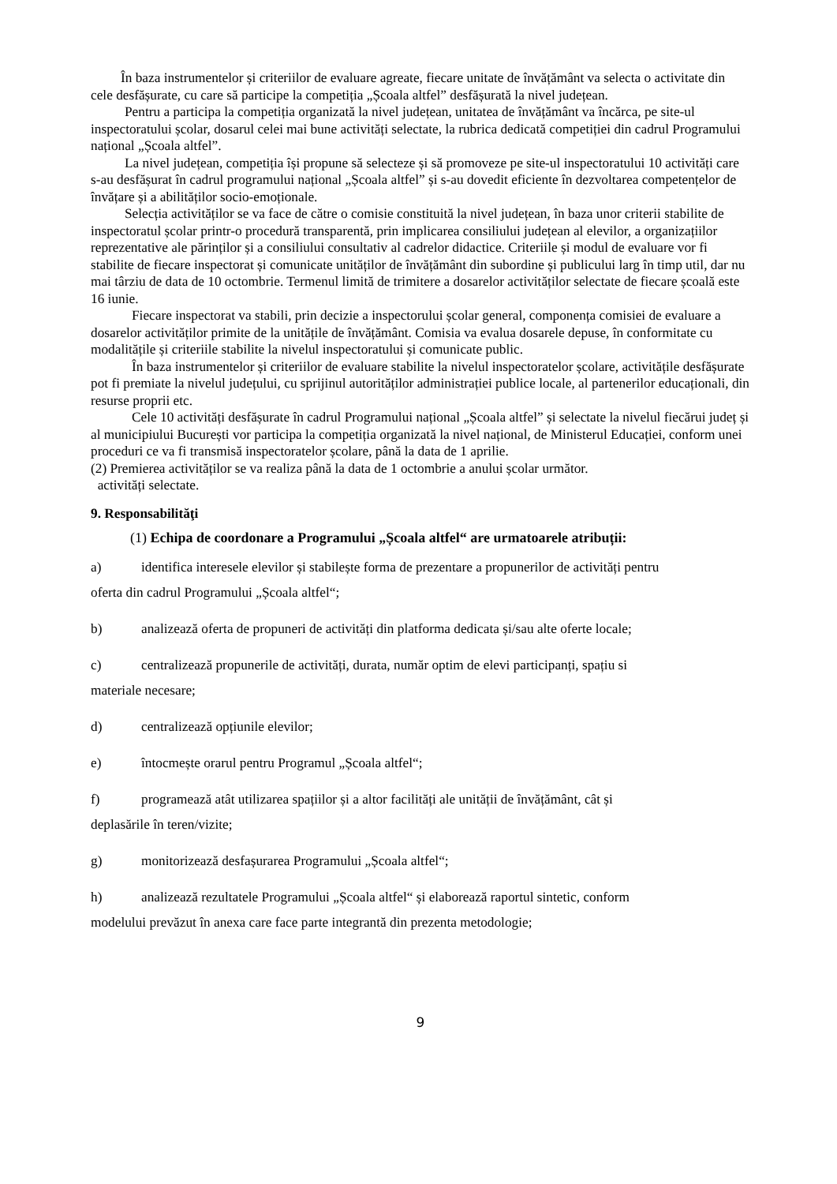În baza instrumentelor și criteriilor de evaluare agreate, fiecare unitate de învățământ va selecta o activitate din cele desfășurate, cu care să participe la competiția „Școala altfel” desfășurată la nivel județean.
Pentru a participa la competiția organizată la nivel județean, unitatea de învățământ va încărca, pe site-ul inspectoratului școlar, dosarul celei mai bune activități selectate, la rubrica dedicată competiției din cadrul Programului național „Școala altfel”.
La nivel județean, competiția își propune să selecteze și să promoveze pe site-ul inspectoratului 10 activități care s-au desfășurat în cadrul programului național „Școala altfel” și s-au dovedit eficiente în dezvoltarea competențelor de învățare și a abilităților socio-emoționale.
Selecția activităților se va face de către o comisie constituită la nivel județean, în baza unor criterii stabilite de inspectoratul școlar printr-o procedură transparentă, prin implicarea consiliului județean al elevilor, a organizațiilor reprezentative ale părinților și a consiliului consultativ al cadrelor didactice. Criteriile și modul de evaluare vor fi stabilite de fiecare inspectorat și comunicate unităților de învățământ din subordine și publicului larg în timp util, dar nu mai târziu de data de 10 octombrie. Termenul limită de trimitere a dosarelor activităților selectate de fiecare școală este 16 iunie.
Fiecare inspectorat va stabili, prin decizie a inspectorului școlar general, componența comisiei de evaluare a dosarelor activităților primite de la unitățile de învățământ. Comisia va evalua dosarele depuse, în conformitate cu modalitățile și criteriile stabilite la nivelul inspectoratului și comunicate public.
În baza instrumentelor și criteriilor de evaluare stabilite la nivelul inspectoratelor școlare, activitățile desfășurate pot fi premiate la nivelul județului, cu sprijinul autorităților administrației publice locale, al partenerilor educaționali, din resurse proprii etc.
Cele 10 activități desfășurate în cadrul Programului național „Școala altfel” și selectate la nivelul fiecărui județ și al municipiului București vor participa la competiția organizată la nivel național, de Ministerul Educației, conform unei proceduri ce va fi transmisă inspectoratelor școlare, până la data de 1 aprilie.
(2) Premierea activităților se va realiza până la data de 1 octombrie a anului școlar următor.
activități selectate.
9. Responsabilităţi
(1) Echipa de coordonare a Programului „Școala altfel“ are urmatoarele atribuții:
a) identifica interesele elevilor și stabilește forma de prezentare a propunerilor de activități pentru
oferta din cadrul Programului „Școala altfel“;
b) analizează oferta de propuneri de activități din platforma dedicata și/sau alte oferte locale;
c) centralizează propunerile de activități, durata, număr optim de elevi participanți, spațiu si
materiale necesare;
d) centralizează opțiunile elevilor;
e) întocmește orarul pentru Programul „Școala altfel“;
f) programează atât utilizarea spațiilor și a altor facilități ale unității de învățământ, cât și
deplasările în teren/vizite;
g) monitorizează desfașurarea Programului „Școala altfel“;
h) analizează rezultatele Programului „Școala altfel“ și elaborează raportul sintetic, conform
modelului prevăzut în anexa care face parte integrantă din prezenta metodologie;
9